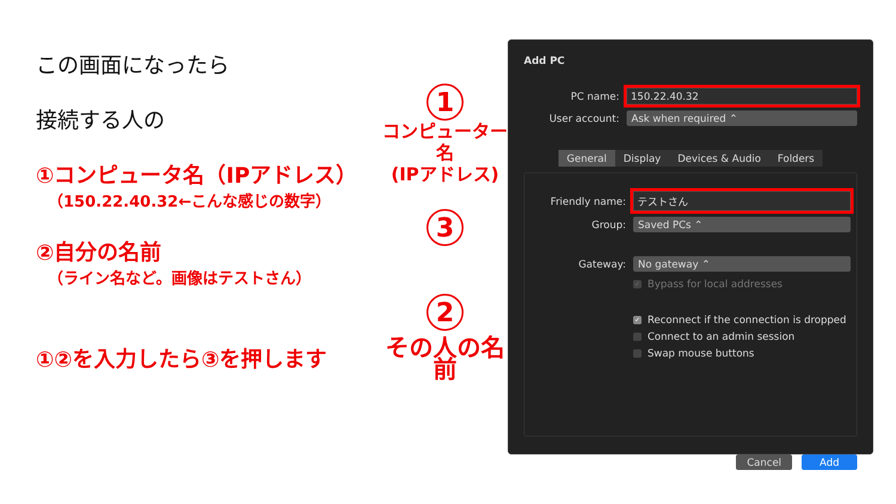この画面になったら
接続する人の
①コンピュータ名（IPアドレス）
（150.22.40.32←こんな感じの数字）
②自分の名前
（ライン名など。画像はテストさん）
①②を入力したら③を押します
1
コンピューター名
(IPアドレス)
3 2
その人の名前
Add PC
PC name: 150.22.40.32
User account: Ask when required ⌃
General Display Devices & Audio Folders
Friendly name: テストさん
Group: Saved PCs ⌃
Gateway: No gateway ⌃
✓ Bypass for local addresses
✓ Reconnect if the connection is dropped
Connect to an admin session
Swap mouse buttons
Cancel Add